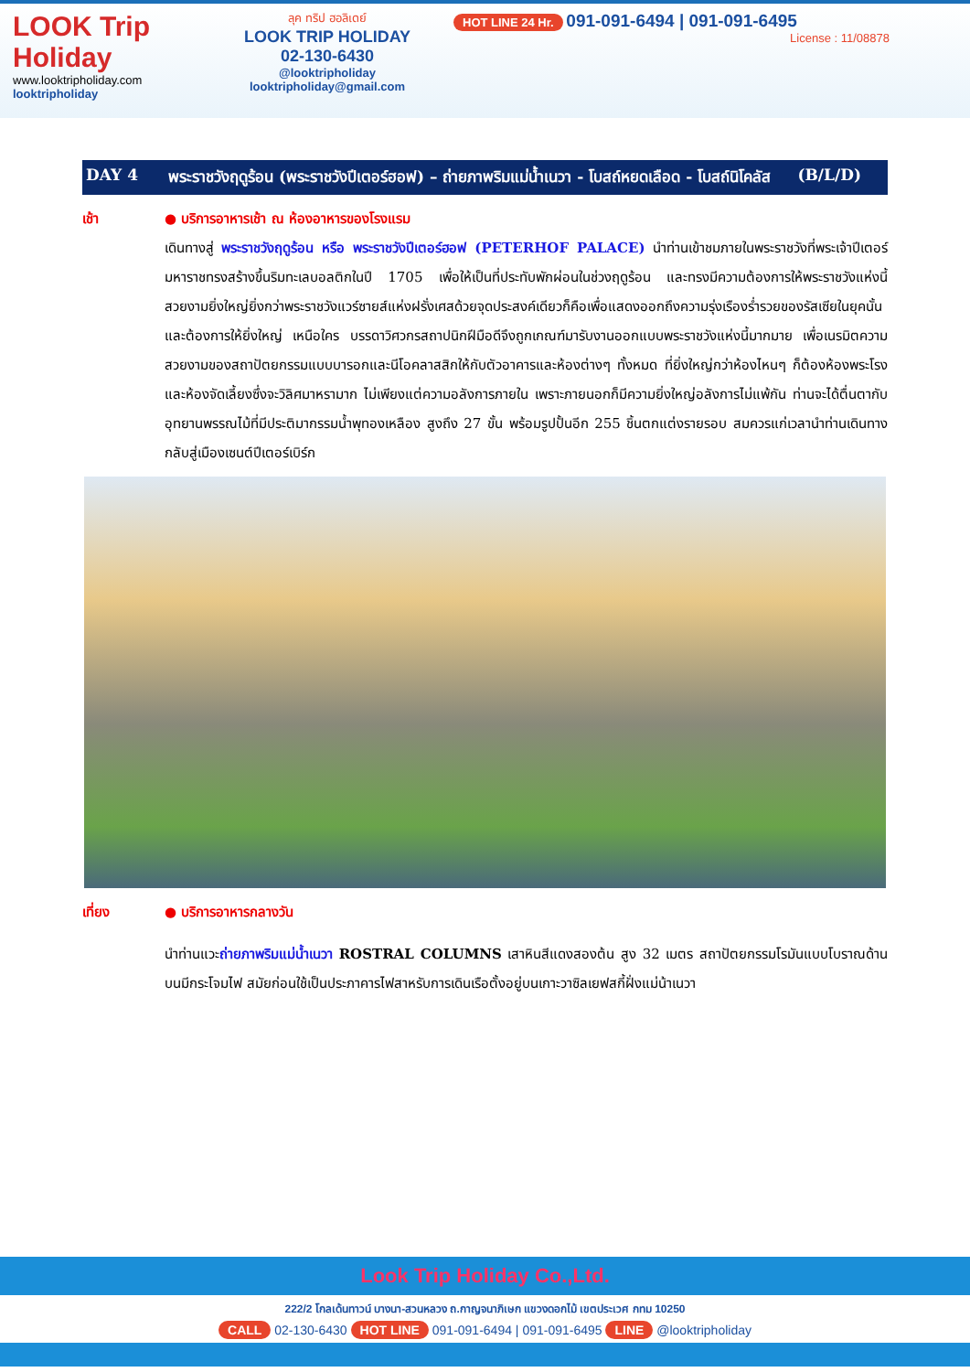LOOK Trip Holiday
www.looktripholiday.com
looktripholiday
ลุค ทริป ฮอลิเดย์
LOOK TRIP HOLIDAY
02-130-6430
@looktripholiday looktripholiday@gmail.com
HOT LINE 24 Hr. 091-091-6494 | 091-091-6495
License : 11/08878
DAY 4 พระราชวังฤดูร้อน (พระราชวังปีเตอร์ฮอฟ) – ถ่ายภาพริมแม่น้ำเนวา - โบสถ์หยดเลือด - โบสถ์นิโคลัส (B/L/D)
เช้า ● บริการอาหารเช้า ณ ห้องอาหารของโรงแรม
เดินทางสู่ พระราชวังฤดูร้อน หรือ พระราชวังปีเตอร์ฮอฟ (PETERHOF PALACE) นำท่านเข้าชมภายในพระราชวังที่พระเจ้าปีเตอร์มหาราชทรงสร้างขึ้นริมทะเลบอลติกในปี 1705 เพื่อให้เป็นที่ประทับพักผ่อนในช่วงฤดูร้อน และทรงมีความต้องการให้พระราชวังแห่งนี้สวยงามยิ่งใหญ่ยิ่งกว่าพระราชวังแวร์ซายส์แห่งฝรั่งเศสด้วยจุดประสงค์เดียวก็คือเพื่อแสดงออกถึงความรุ่งเรืองร่ำรวยของรัสเซียในยุคนั้น และต้องการให้ยิ่งใหญ่ เหนือใคร บรรดาวิศวกรสถาปนิกฝีมือดีจึงถูกเกณฑ์มารับงานออกแบบพระราชวังแห่งนี้มากมาย เพื่อเนรมิตความสวยงามของสถาปัตยกรรมแบบบารอกและนีโอคลาสสิกให้กับตัวอาคารและห้องต่างๆ ทั้งหมด ที่ยิ่งใหญ่กว่าห้องไหนๆ ก็ต้องห้องพระโรงและห้องจัดเลี้ยงซึ่งจะวิลิศมาหรามาก ไม่เพียงแต่ความอลังการภายใน เพราะภายนอกก็มีความยิ่งใหญ่อลังการไม่แพ้กัน ท่านจะได้ตื่นตากับอุทยานพรรณไม้ที่มีประติมากรรมน้ำพุทองเหลือง สูงถึง 27 ขั้น พร้อมรูปปั้นอีก 255 ชิ้นตกแต่งรายรอบ สมควรแก่เวลานำท่านเดินทางกลับสู่เมืองเซนต์ปีเตอร์เบิร์ก
เที่ยง ● บริการอาหารกลางวัน
นำท่านแวะถ่ายภาพริมแม่น้ำเนวา ROSTRAL COLUMNS เสาหินสีแดงสองต้น สูง 32 เมตร สถาปัตยกรรมโรมันแบบโบราณด้านบนมีกระโจมไฟ สมัยก่อนใช้เป็นประภาคารไฟสาหรับการเดินเรือตั้งอยู่บนเกาะวาซิลเยฟสกี้ฝั่งแม่น้าเนวา
Look Trip Holiday Co.,Ltd.
222/2 โกลเด้นทาวน์ บางนา-สวนหลวง ถ.กาญจนาภิเษก แขวงดอกไม้ เขตประเวศ กทม 10250
CALL 02-130-6430 HOT LINE 091-091-6494 | 091-091-6495 LINE @looktripholiday